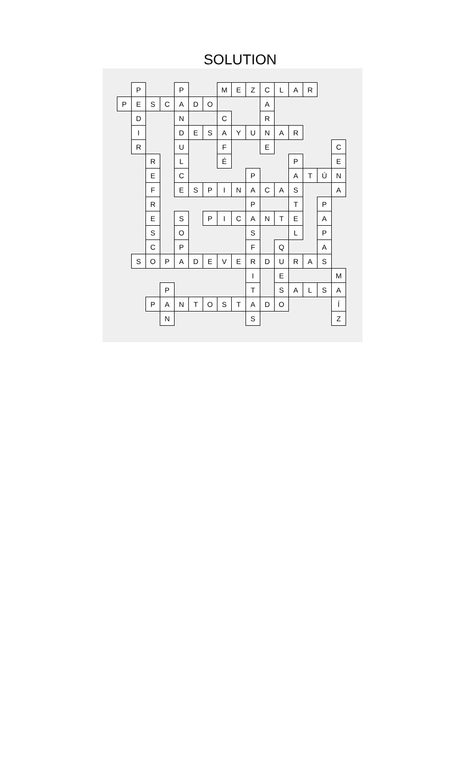SOLUTION
| | P | | | P | | | M | E | Z | C | L | A | R | | |
| P | E | S | C | A | D | O | | | | A | | | | | |
| | D | | | N | | | C | | | R | | | | | |
| | I | | | D | E | S | A | Y | U | N | A | R | | | |
| | R | | | U | | | F | | | E | | | | | C |
| | | R | | L | | | É | | | | | P | | | E |
| | | E | | C | | | | | P | | | A | T | Ú | N |
| | | F | | E | S | P | I | N | A | C | A | S | | | A |
| | | R | | | | | | | P | | | T | | P | |
| | | E | | S | | P | I | C | A | N | T | E | | A | |
| | | S | | O | | | | | S | | | L | | P | |
| | | C | | P | | | | | F | | Q | | | A | |
| | S | O | P | A | D | E | V | E | R | D | U | R | A | S | |
| | | | | | | | | | I | | E | | | | M |
| | | | P | | | | | | T | | S | A | L | S | A |
| | | P | A | N | T | O | S | T | A | D | O | | | | Í |
| | | | N | | | | | | S | | | | | | Z |